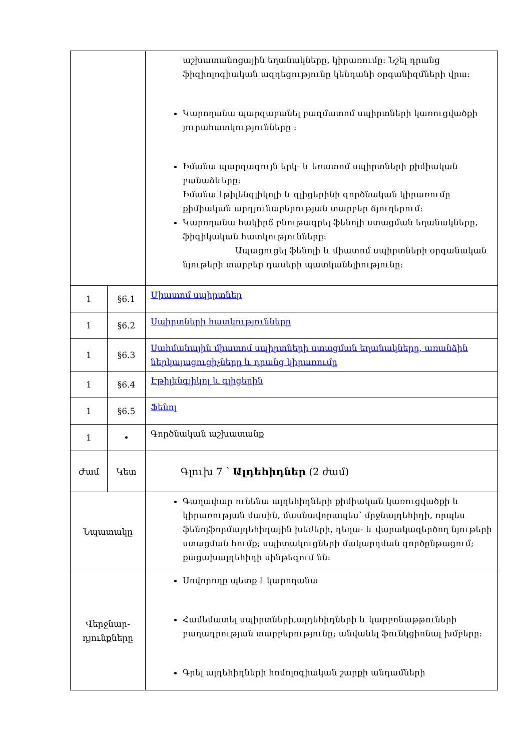| | | աշխատանոցային եղանակները, կիրառումը: Նշել դրանց ֆիզիոլոգիական ազդեցությունը կենդանի օրգանիզմների վրա: Կարողանա պարզաբանել բազմատոմ սպիրտների կառուցվածքի յուրահատկությունները : Իմանա պարզագույն երկ- և եռատոմ սպիրտների քիմիական բանաձևերը: Իմանա էթիլենգլիկոլի և գլիցերինի գործնական կիրառումը քիմիական արդյունաբերության տարբեր ճյուղերում: Կարողանա հակիրճ բնութագրել ֆենոլի ստացման եղանակները, ֆիզիկական հատկությունները: Ապացուցել ֆենոլի և միատոմ սպիրտների օրգանական նյութերի տարբեր դասերի պատկանելիությունը: |
| 1 | §6.1 | Միատոմ սպիրտներ |
| 1 | §6.2 | Սպիրտների հատկությունները |
| 1 | §6.3 | Սահմանային միատոմ սպիրտների ստացման եղանակները, առանձին ներկայացուցիչները և դրանց կիրառումը |
| 1 | §6.4 | Էթիլենգլիկոլ և գլիցերին |
| 1 | §6.5 | Ֆենոլ |
| 1 | • | Գործնական աշխատանք |
| Ժամ | Կետ | Գլուխ 7 ՝ Ալդեհիդներ (2 ժամ) |
| Նպատակը | | Գաղափար ունենա ալդեհիդների քիմիական կառուցվածքի և կիրառության մասին, մասնավորապես՝ մրջնալդեհիդի, որպես ֆենոլֆորմալդեհիդային խեժերի, դեղա- և վարակազերծող նյութերի ստացման հումք; սպիտակուցների մակարդման գործընթացում; քացախալդեհիդի սինթեզում նն: |
| Վերջնար- դյունքները | | Սովորողը պետք է կարողանա Համեմատել սպիրտների,ալդեհիդների և կարբոնաթթուների բաղադրության տարբերությունը; անվանել ֆունկցիոնալ խմբերը: Գրել ալդեհիդների հոմոլոգիական շարքի անդամների |